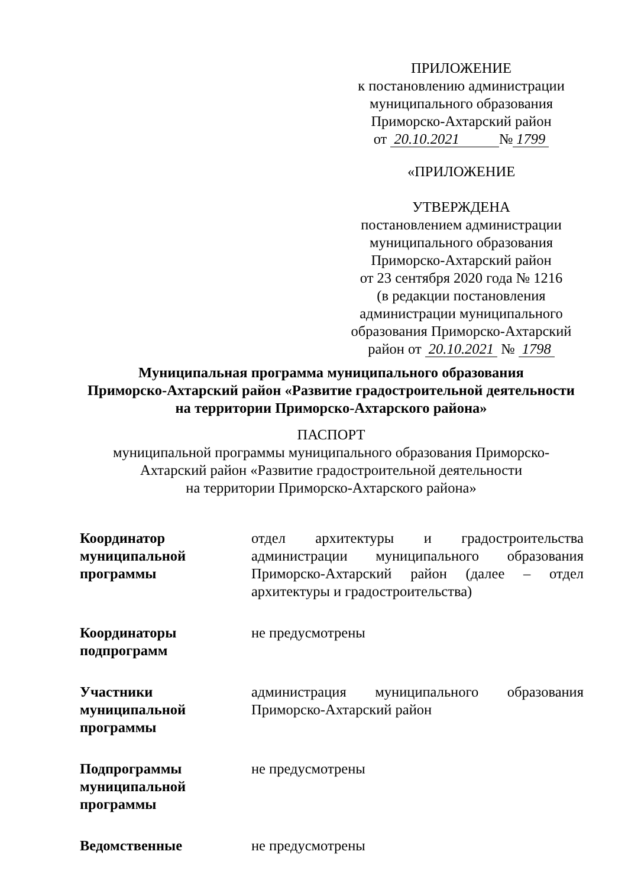ПРИЛОЖЕНИЕ
к постановлению администрации
муниципального образования
Приморско-Ахтарский район
от 20.10.2021 № 1799
«ПРИЛОЖЕНИЕ
УТВЕРЖДЕНА
постановлением администрации
муниципального образования
Приморско-Ахтарский район
от 23 сентября 2020 года № 1216
(в редакции постановления
администрации муниципального
образования Приморско-Ахтарский
район от 20.10.2021 № 1798
Муниципальная программа муниципального образования
Приморско-Ахтарский район «Развитие градостроительной деятельности
на территории Приморско-Ахтарского района»
ПАСПОРТ
муниципальной программы муниципального образования Приморско-
Ахтарский район «Развитие градостроительной деятельности
на территории Приморско-Ахтарского района»
| Координатор муниципальной программы | отдел архитектуры и градостроительства администрации муниципального образования Приморско-Ахтарский район (далее – отдел архитектуры и градостроительства) |
| Координаторы подпрограмм | не предусмотрены |
| Участники муниципальной программы | администрация муниципального образования Приморско-Ахтарский район |
| Подпрограммы муниципальной программы | не предусмотрены |
| Ведомственные | не предусмотрены |